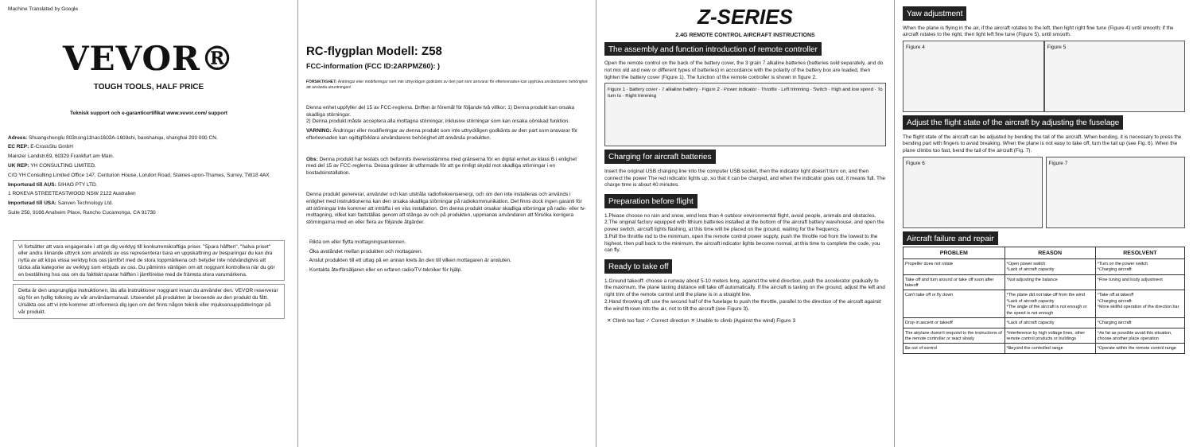Machine Translated by Google
VEVOR®
TOUGH TOOLS, HALF PRICE
Teknisk support och e-garanticertifikat www.vevor.com/ support
Adress: Shuangchenglu 803nong11hao1602A-1609shi, baoshanqu, shanghai 200 000 CN.
EC REP: E-CrossStu GmbH
Mainzer Landstr.69, 60329 Frankfurt am Main.
UK REP: YH CONSULTING LIMITED.
C/O YH Consulting Limited Office 147, Centurion House, London Road, Staines-upon-Thames, Surrey, TW18 4AX
Importerad till AUS: SIHAO PTY LTD.
1 ROKEVA STREETEASTWOOD NSW 2122 Australien
Importerad till USA: Sanven Technology Ltd.
Suite 250, 9166 Anaheim Place, Rancho Cucamonga, CA 91730
Vi fortsätter att vara engagerade i att ge dig verktyg till konkurrenskraftiga priser. "Spara hälften", "halva priset" eller andra liknande uttryck som används av oss representerar bara en uppskattning av besparingar du kan dra nytta av att köpa vissa verktyg hos oss jämfört med de stora toppmärkena och betyder inte nödvändigtvis att täcka alla kategorier av verktyg som erbjuds av oss. Du påminns vänligen om att noggrant kontrollera när du gör en beställning hos oss om du faktiskt sparar hälften i jämförelse med de främsta stora varumärkena.
Detta är den ursprungliga instruktionen, läs alla instruktioner noggrant innan du använder den. VEVOR reserverar sig för en tydlig tolkning av vår användarmanual. Utseendet på produkten är beroende av den produkt du fått. Ursäkta oss att vi inte kommer att informera dig igen om det finns någon teknik eller mjukvaruuppdateringar på vår produkt.
RC-flygplan Modell: Z58
FCC-information (FCC ID:2ARPMZ60): )
FÖRSIKTIGHET: Ändringar eller modifieringar som inte uttryckligen godkänts av den part som ansvarar för efterlevnaden kan upphäva användarens behörighet att använda utrustningen!
Denna enhet uppfyller del 15 av FCC-reglerna. Driften är föremål för följande två villkor: 1) Denna produkt kan orsaka skadliga störningar.
2) Denna produkt måste acceptera alla mottagna störningar, inklusive störningar som kan orsaka oönskad funktion.
VARNING: Ändringar eller modifieringar av denna produkt som inte uttryckligen godkänts av den part som ansvarar för efterlevnaden kan ogiltigförklara användarens behörighet att använda produkten.
Obs: Denna produkt har testats och befunnits överensstämma med gränserna för en digital enhet av klass B i enlighet med del 15 av FCC-reglerna. Dessa gränser är utformade för att ge rimligt skydd mot skadliga störningar i en bostadsinstallation.
Denna produkt genererar, använder och kan utstråla radiofrekvensenergi, och om den inte installeras och används i enlighet med instruktionerna kan den orsaka skadliga störningar på radiokommunikation. Det finns dock ingen garanti för att störningar inte kommer att inträffa i en viss installation. Om denna produkt orsakar skadliga störningar på radio- eller tv-mottagning, vilket kan fastställas genom att stänga av och på produkten, uppmanas användaren att försöka korrigera störningarna med en eller flera av följande åtgärder.
· Rikta om eller flytta mottagningsantennen.
· Öka avståndet mellan produkten och mottagaren.
· Anslut produkten till ett uttag på en annan krets än den till vilken mottagaren är ansluten.
· Kontakta återförsäljaren eller en erfaren radio/TV-tekniker för hjälp.
Z-SERIES
2.4G REMOTE CONTROL AIRCRAFT INSTRUCTIONS
The assembly and function introduction of remote controller
Open the remote control on the back of the battery cover, the 3 grain 7 alkaline batteries (batteries sold separately, and do not mix old and new or different types of batteries) in accordance with the polarity of the battery box are loaded, then tighten the battery cover (Figure 1). The function of the remote controller is shown in figure 2.
Figure 1 · Battery cover · 7 alkaline battery · Figure 2 · Power indicator · Throttle · Left trimming · Switch · High and low speed · To turn to · Right trimming
Charging for aircraft batteries
Insert the original USB charging line into the computer USB socket, then the indicator light doesn't turn on, and then connect the power The red indicator lights up, so that it can be charged, and when the indicator goes out, it means full. The charge time is about 40 minutes.
Preparation before flight
1.Please choose no rain and snow, wind less than 4 outdoor environmental flight, avoid people, animals and obstacles.
2.The original factory equipped with lithium batteries installed at the bottom of the aircraft battery warehouse, and open the power switch, aircraft lights flashing, at this time will be placed on the ground, waiting for the frequency.
3.Pull the throttle rod to the minimum, open the remote control power supply, push the throttle rod from the lowest to the highest, then pull back to the minimum, the aircraft indicator lights become normal, at this time to complete the code, you can fly.
Ready to take off
1.Ground takeoff: choose a runway about 5-10 meters long, against the wind direction, push the accelerator gradually to the maximum, the plane taxiing distance will take off automatically. If the aircraft is taxiing on the ground, adjust the left and right trim of the remote control until the plane is in a straight line.
2.Hand throwing off: use the second half of the fuselage to push the throttle, parallel to the direction of the aircraft against the wind thrown into the air, not to tilt the aircraft (see Figure 3).
✕ Climb too fast ✓ Correct direction ✕ Unable to climb (Against the wind) Figure 3
Yaw adjustment
When the plane is flying in the air, if the aircraft rotates to the left, then light right fine tune (Figure 4) until smooth; if the aircraft rotates to the right, then light left fine tune (Figure 5), until smooth.
Figure 4 Figure 5
Adjust the flight state of the aircraft by adjusting the fuselage
The flight state of the aircraft can be adjusted by bending the tail of the aircraft. When bending, it is necessary to press the bending part with fingers to avoid breaking. When the plane is not easy to take off, turn the tail up (see Fig. 6). When the plane climbs too fast, bend the tail of the aircraft (Fig. 7).
Figure 6 Figure 7
Aircraft failure and repair
| PROBLEM | REASON | RESOLVENT |
| --- | --- | --- |
| Propeller does not rotate | *Open power switch *Lack of aircraft capacity | *Turn on the power switch *Charging aircraft |
| Take off and turn around or take off soon after takeoff | *Not adjusting the balance | *Fine tuning and body adjustment |
| Can't take off or fly down | *The plane did not take off from the wind *Lack of aircraft capacity *The angle of the aircraft is not enough or the speed is not enough | *Take off at takeoff *Charging aircraft *More skillful operation of the direction bar |
| Drop in ascent or takeoff | *Lack of aircraft capacity | *Charging aircraft |
| The airplane doesn't respond to the instructions of the remote controller or react slowly | *Interference by high voltage lines, other remote control products or buildings | *As far as possible avoid this situation, choose another place operation |
| Be out of control | *Beyond the controlled range | *Operate within the remote control range |